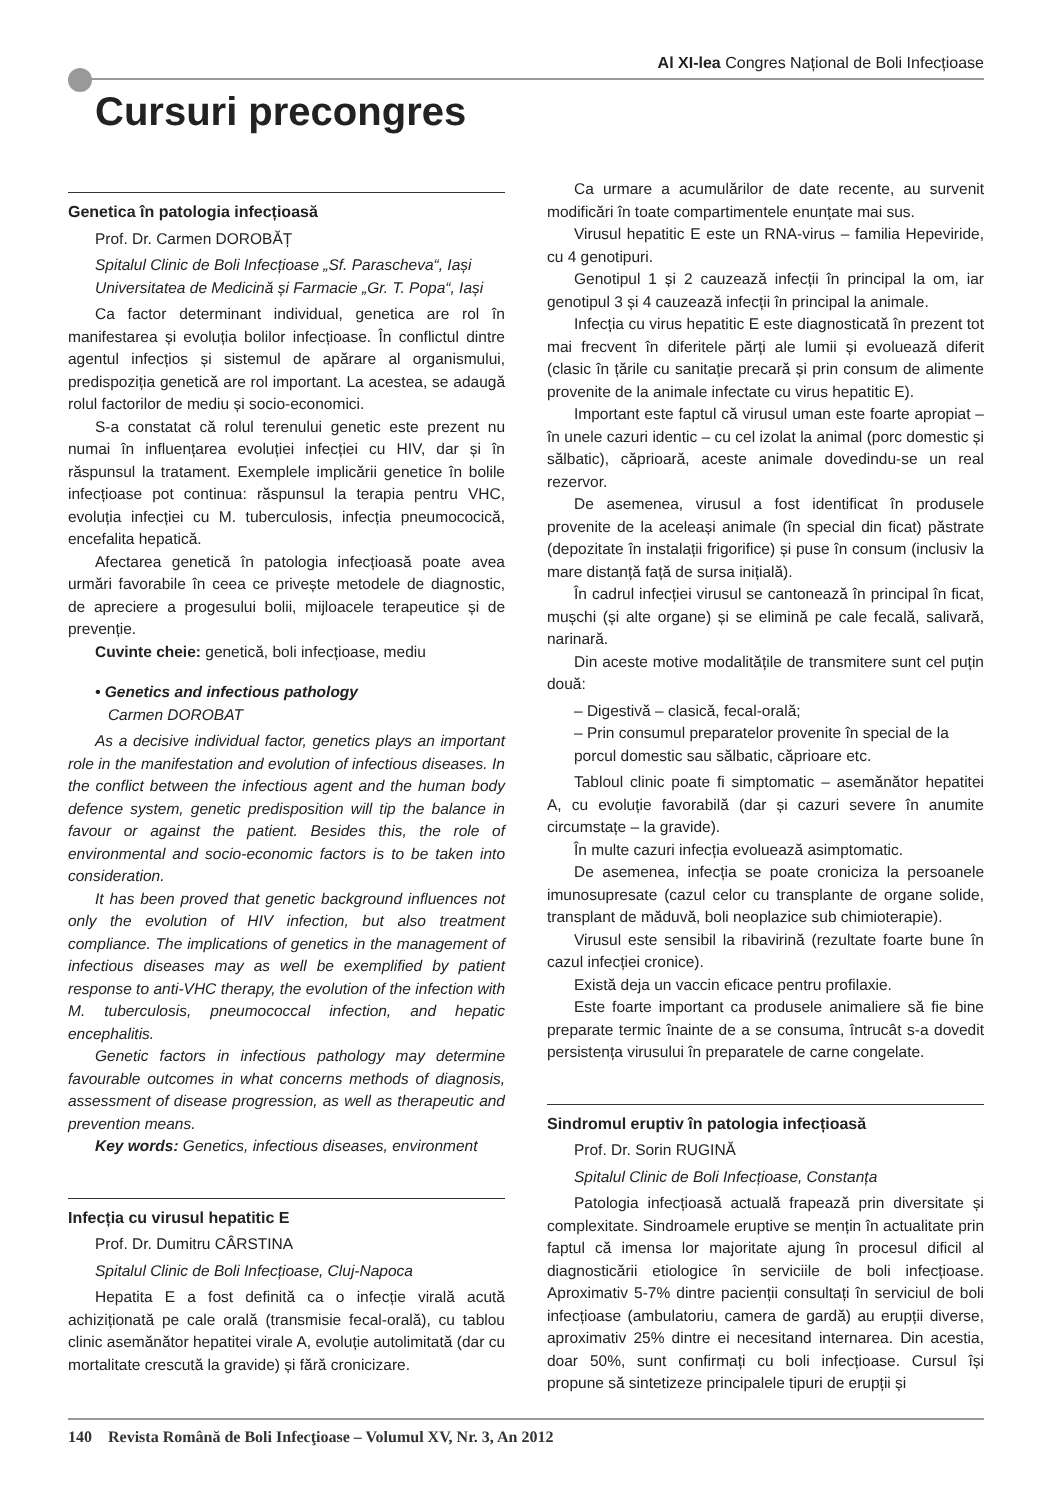Al XI-lea Congres Național de Boli Infecțioase
Cursuri precongres
Genetica în patologia infecțioasă
Prof. Dr. Carmen DOROBĂȚ
Spitalul Clinic de Boli Infecțioase „Sf. Parascheva“, Iași
Universitatea de Medicină și Farmacie „Gr. T. Popa“, Iași
Ca factor determinant individual, genetica are rol în manifestarea și evoluția bolilor infecțioase. În conflictul dintre agentul infecțios și sistemul de apărare al organismului, predispoziția genetică are rol important. La acestea, se adaugă rolul factorilor de mediu și socio-economici.
S-a constatat că rolul terenului genetic este prezent nu numai în influențarea evoluției infecției cu HIV, dar și în răspunsul la tratament. Exemplele implicării genetice în bolile infecțioase pot continua: răspunsul la terapia pentru VHC, evoluția infecției cu M. tuberculosis, infecția pneumococică, encefalita hepatică.
Afectarea genetică în patologia infecțioasă poate avea urmări favorabile în ceea ce privește metodele de diagnostic, de apreciere a progesului bolii, mijloacele terapeutice și de prevenție.
Cuvinte cheie: genetică, boli infecțioase, mediu
• Genetics and infectious pathology
Carmen DOROBAT
As a decisive individual factor, genetics plays an important role in the manifestation and evolution of infectious diseases. In the conflict between the infectious agent and the human body defence system, genetic predisposition will tip the balance in favour or against the patient. Besides this, the role of environmental and socio-economic factors is to be taken into consideration.
It has been proved that genetic background influences not only the evolution of HIV infection, but also treatment compliance. The implications of genetics in the management of infectious diseases may as well be exemplified by patient response to anti-VHC therapy, the evolution of the infection with M. tuberculosis, pneumococcal infection, and hepatic encephalitis.
Genetic factors in infectious pathology may determine favourable outcomes in what concerns methods of diagnosis, assessment of disease progression, as well as therapeutic and prevention means.
Key words: Genetics, infectious diseases, environment
Infecția cu virusul hepatitic E
Prof. Dr. Dumitru CÂRSTINA
Spitalul Clinic de Boli Infecțioase, Cluj-Napoca
Hepatita E a fost definită ca o infecție virală acută achiziționată pe cale orală (transmisie fecal-orală), cu tablou clinic asemănător hepatitei virale A, evoluție autolimitată (dar cu mortalitate crescută la gravide) și fără cronicizare.
Ca urmare a acumulărilor de date recente, au survenit modificări în toate compartimentele enunțate mai sus.
Virusul hepatitic E este un RNA-virus – familia Hepeviride, cu 4 genotipuri.
Genotipul 1 și 2 cauzează infecții în principal la om, iar genotipul 3 și 4 cauzează infecții în principal la animale.
Infecția cu virus hepatitic E este diagnosticată în prezent tot mai frecvent în diferitele părți ale lumii și evoluează diferit (clasic în țările cu sanitație precară și prin consum de alimente provenite de la animale infectate cu virus hepatitic E).
Important este faptul că virusul uman este foarte apropiat – în unele cazuri identic – cu cel izolat la animal (porc domestic și sălbatic), căprioară, aceste animale dovedindu-se un real rezervor.
De asemenea, virusul a fost identificat în produsele provenite de la aceleași animale (în special din ficat) păstrate (depozitate în instalații frigorifice) și puse în consum (inclusiv la mare distanță față de sursa inițială).
În cadrul infecției virusul se cantonează în principal în ficat, mușchi (și alte organe) și se elimină pe cale fecală, salivară, narinară.
Din aceste motive modalitățile de transmitere sunt cel puțin două:
– Digestivă – clasică, fecal-orală;
– Prin consumul preparatelor provenite în special de la porcul domestic sau sălbatic, căprioare etc.
Tabloul clinic poate fi simptomatic – asemănător hepatitei A, cu evoluție favorabilă (dar și cazuri severe în anumite circumstațe – la gravide).
În multe cazuri infecția evoluează asimptomatic.
De asemenea, infecția se poate croniciza la persoanele imunosupresate (cazul celor cu transplante de organe solide, transplant de măduvă, boli neoplazice sub chimioterapie).
Virusul este sensibil la ribavirină (rezultate foarte bune în cazul infecției cronice).
Există deja un vaccin eficace pentru profilaxie.
Este foarte important ca produsele animaliere să fie bine preparate termic înainte de a se consuma, întrucât s-a dovedit persistența virusului în preparatele de carne congelate.
Sindromul eruptiv în patologia infecțioasă
Prof. Dr. Sorin RUGINĂ
Spitalul Clinic de Boli Infecțioase, Constanța
Patologia infecțioasă actuală frapează prin diversitate și complexitate. Sindroamele eruptive se mențin în actualitate prin faptul că imensa lor majoritate ajung în procesul dificil al diagnosticării etiologice în serviciile de boli infecțioase. Aproximativ 5-7% dintre pacienții consultați în serviciul de boli infecțioase (ambulatoriu, camera de gardă) au erupții diverse, aproximativ 25% dintre ei necesitand internarea. Din acestia, doar 50%, sunt confirmați cu boli infecțioase. Cursul își propune să sintetizeze principalele tipuri de erupții și
140 Revista Română de Boli Infecţioase – Volumul XV, Nr. 3, An 2012